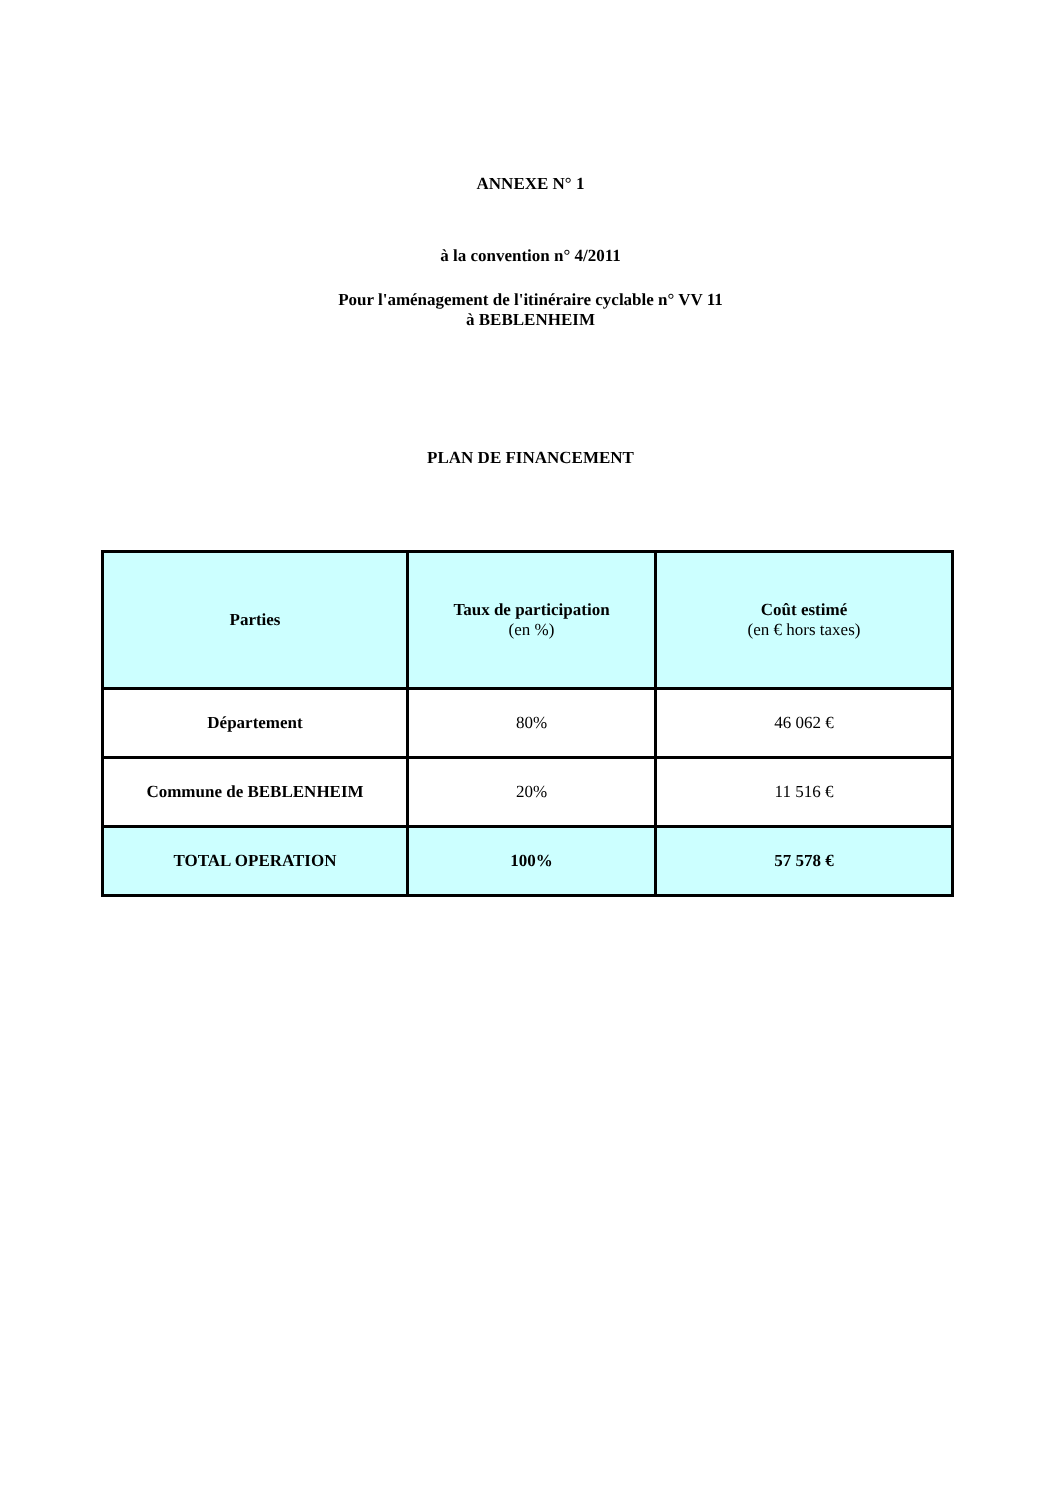ANNEXE N° 1
à la convention n° 4/2011
Pour l'aménagement de l'itinéraire cyclable n° VV 11
à BEBLENHEIM
PLAN DE FINANCEMENT
| Parties | Taux de participation (en %) | Coût estimé (en € hors taxes) |
| --- | --- | --- |
| Département | 80% | 46 062 € |
| Commune de BEBLENHEIM | 20% | 11 516 € |
| TOTAL OPERATION | 100% | 57 578 € |